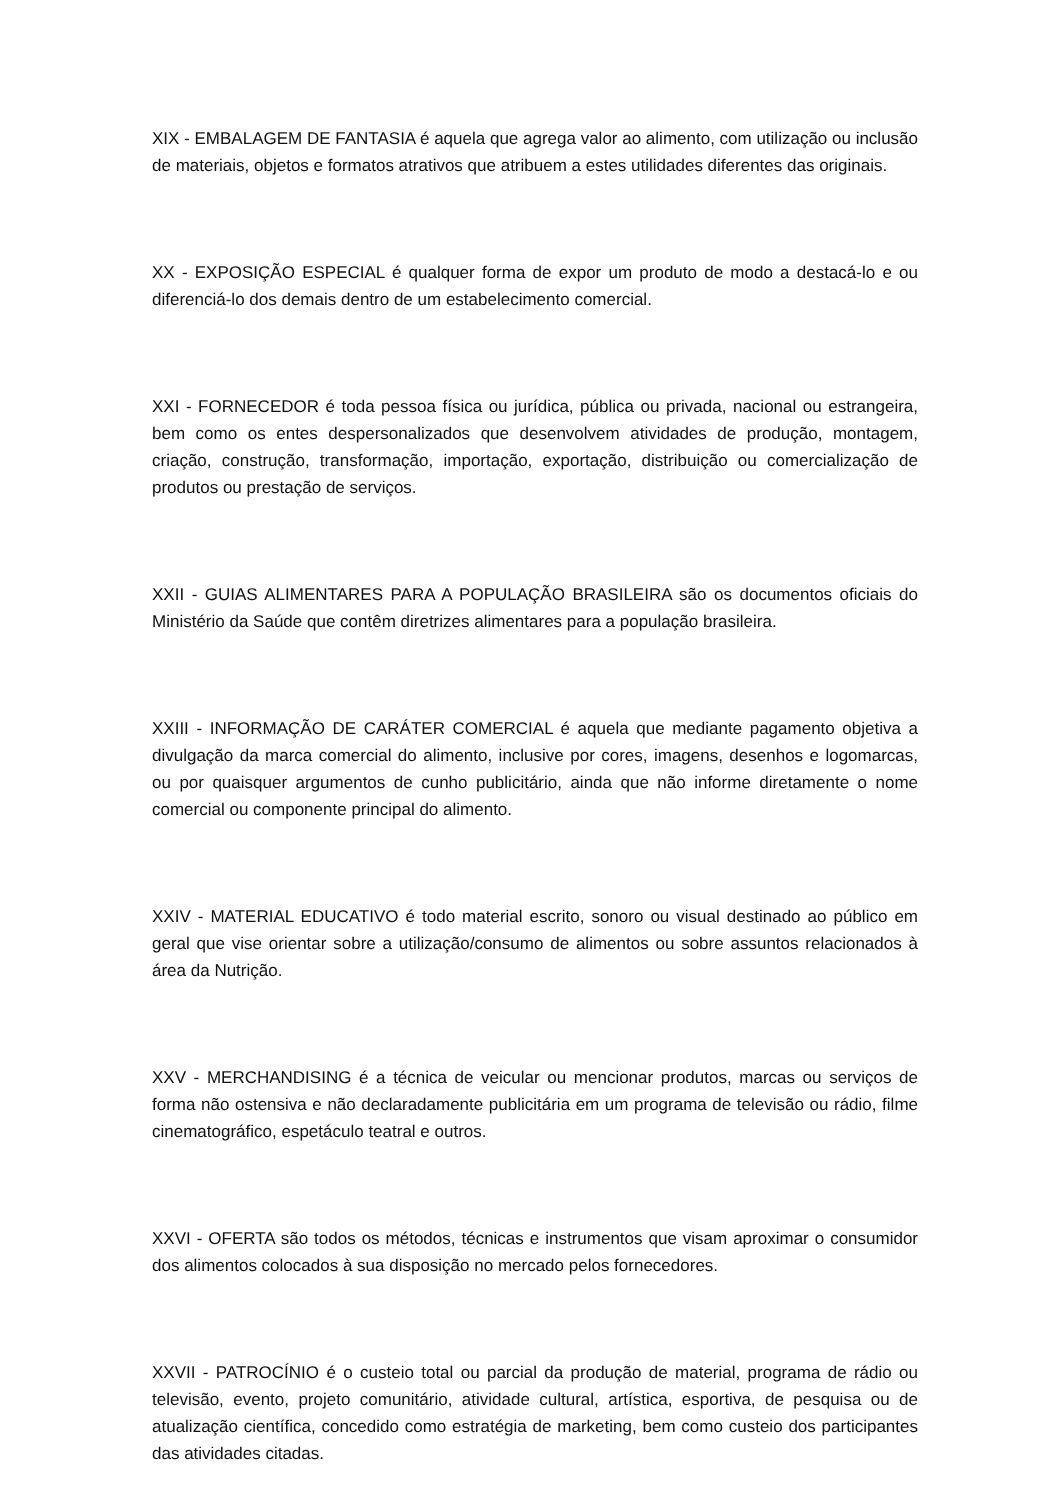XIX - EMBALAGEM DE FANTASIA é aquela que agrega valor ao alimento, com utilização ou inclusão de materiais, objetos e formatos atrativos que atribuem a estes utilidades diferentes das originais.
XX - EXPOSIÇÃO ESPECIAL é qualquer forma de expor um produto de modo a destacá-lo e ou diferenciá-lo dos demais dentro de um estabelecimento comercial.
XXI - FORNECEDOR é toda pessoa física ou jurídica, pública ou privada, nacional ou estrangeira, bem como os entes despersonalizados que desenvolvem atividades de produção, montagem, criação, construção, transformação, importação, exportação, distribuição ou comercialização de produtos ou prestação de serviços.
XXII - GUIAS ALIMENTARES PARA A POPULAÇÃO BRASILEIRA são os documentos oficiais do Ministério da Saúde que contêm diretrizes alimentares para a população brasileira.
XXIII - INFORMAÇÃO DE CARÁTER COMERCIAL é aquela que mediante pagamento objetiva a divulgação da marca comercial do alimento, inclusive por cores, imagens, desenhos e logomarcas, ou por quaisquer argumentos de cunho publicitário, ainda que não informe diretamente o nome comercial ou componente principal do alimento.
XXIV - MATERIAL EDUCATIVO é todo material escrito, sonoro ou visual destinado ao público em geral que vise orientar sobre a utilização/consumo de alimentos ou sobre assuntos relacionados à área da Nutrição.
XXV - MERCHANDISING é a técnica de veicular ou mencionar produtos, marcas ou serviços de forma não ostensiva e não declaradamente publicitária em um programa de televisão ou rádio, filme cinematográfico, espetáculo teatral e outros.
XXVI - OFERTA são todos os métodos, técnicas e instrumentos que visam aproximar o consumidor dos alimentos colocados à sua disposição no mercado pelos fornecedores.
XXVII - PATROCÍNIO é o custeio total ou parcial da produção de material, programa de rádio ou televisão, evento, projeto comunitário, atividade cultural, artística, esportiva, de pesquisa ou de atualização científica, concedido como estratégia de marketing, bem como custeio dos participantes das atividades citadas.